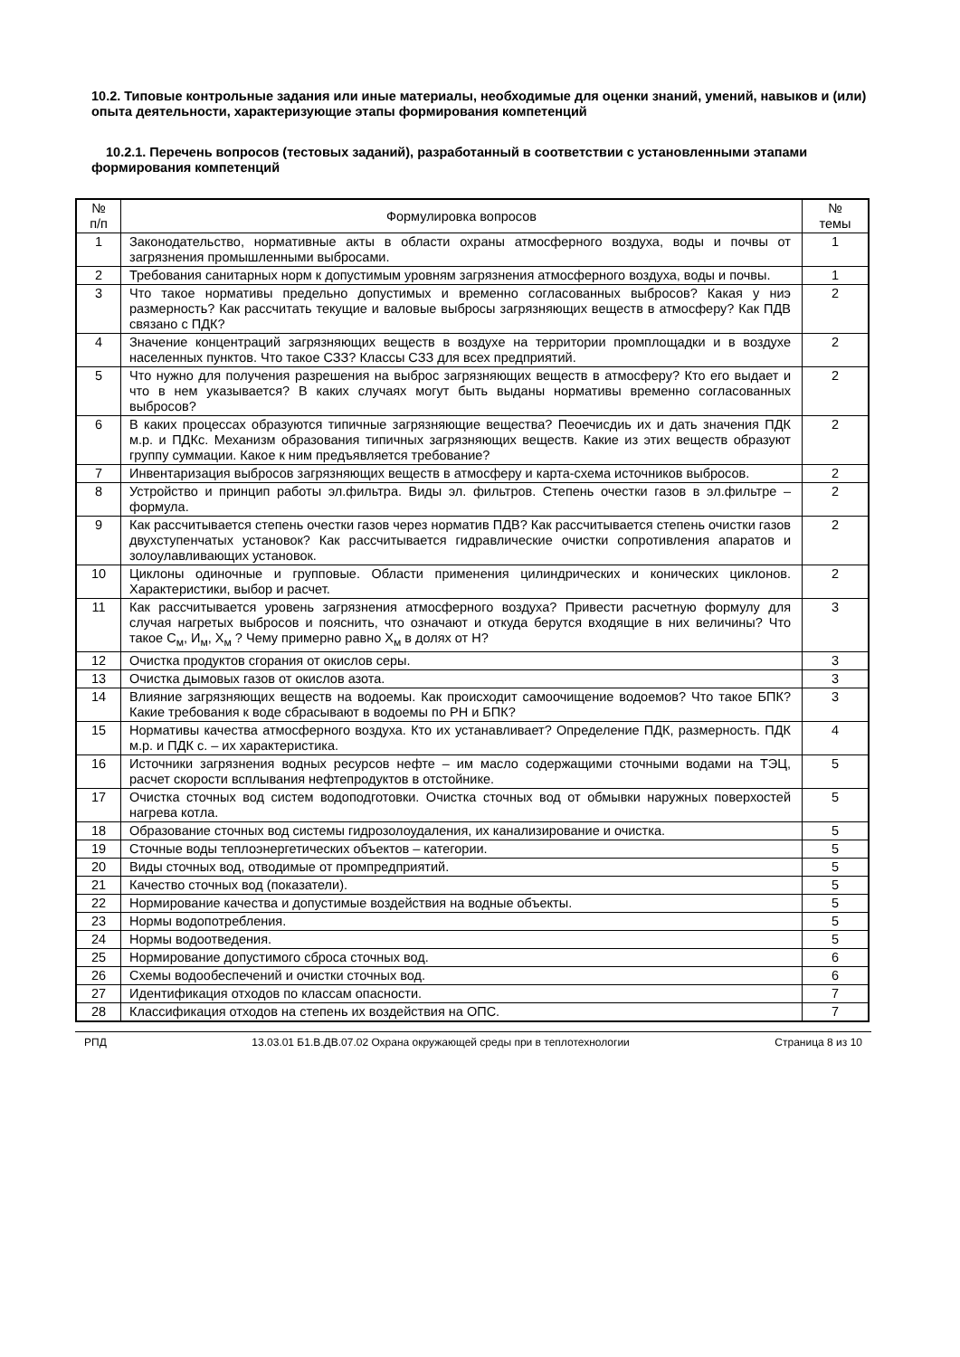10.2. Типовые контрольные задания или иные материалы, необходимые для оценки знаний, умений, навыков и (или) опыта деятельности, характеризующие этапы формирования компетенций
10.2.1. Перечень вопросов (тестовых заданий), разработанный в соответствии с установленными этапами формирования компетенций
| № п/п | Формулировка вопросов | № темы |
| --- | --- | --- |
| 1 | Законодательство, нормативные акты в области охраны атмосферного воздуха, воды и почвы от загрязнения промышленными выбросами. | 1 |
| 2 | Требования санитарных норм к допустимым уровням загрязнения атмосферного воздуха, воды и почвы. | 1 |
| 3 | Что такое нормативы предельно допустимых и временно согласованных выбросов? Какая у ниэ размерность? Как рассчитать текущие и валовые выбросы загрязняющих веществ в атмосферу? Как ПДВ связано с ПДК? | 2 |
| 4 | Значение концентраций загрязняющих веществ в воздухе на территории промплощадки и в воздухе населенных пунктов. Что такое СЗЗ? Классы СЗЗ для всех предприятий. | 2 |
| 5 | Что нужно для получения разрешения на выброс загрязняющих веществ в атмосферу? Кто его выдает и что в нем указывается? В каких случаях могут быть выданы нормативы временно согласованных выбросов? | 2 |
| 6 | В каких процессах образуются типичные загрязняющие вещества? Пеоечисдиь их и дать значения ПДК м.р. и ПДКс. Механизм образования типичных загрязняющих веществ. Какие из этих веществ образуют группу суммации. Какое к ним предъявляется требование? | 2 |
| 7 | Инвентаризация выбросов загрязняющих веществ в атмосферу и карта-схема источников выбросов. | 2 |
| 8 | Устройство и принцип работы эл.фильтра. Виды эл. фильтров. Степень очестки газов в эл.фильтре – формула. | 2 |
| 9 | Как рассчитывается степень очестки газов через норматив ПДВ? Как рассчитывается степень очистки газов двухступенчатых установок? Как рассчитывается гидравлические очистки сопротивления апаратов и золоулавливающих установок. | 2 |
| 10 | Циклоны одиночные и групповые. Области применения цилиндрических и конических циклонов. Характеристики, выбор и расчет. | 2 |
| 11 | Как рассчитывается уровень загрязнения атмосферного воздуха? Привести расчетную формулу для случая нагретых выбросов и пояснить, что означают и откуда берутся входящие в них величины? Что такое С<sub>м</sub>, И<sub>м</sub>, Х<sub>м</sub> ? Чему примерно равно Х<sub>м</sub> в долях от Н? | 3 |
| 12 | Очистка продуктов сгорания от окислов серы. | 3 |
| 13 | Очистка дымовых газов от окислов азота. | 3 |
| 14 | Влияние загрязняющих веществ на водоемы. Как происходит самоочищение водоемов? Что такое БПК? Какие требования к воде сбрасывают в водоемы по РН и БПК? | 3 |
| 15 | Нормативы качества атмосферного воздуха. Кто их устанавливает? Определение ПДК, размерность. ПДК м.р. и ПДК с. – их характеристика. | 4 |
| 16 | Источники загрязнения водных ресурсов нефте – им масло содержащими сточными водами на ТЭЦ, расчет скорости всплывания нефтепродуктов в отстойнике. | 5 |
| 17 | Очистка сточных вод систем водоподготовки. Очистка сточных вод от обмывки наружных поверхостей нагрева котла. | 5 |
| 18 | Образование сточных вод системы гидрозолоудаления, их канализирование и очистка. | 5 |
| 19 | Сточные воды теплоэнергетических объектов – категории. | 5 |
| 20 | Виды сточных вод, отводимые от промпредприятий. | 5 |
| 21 | Качество сточных вод (показатели). | 5 |
| 22 | Нормирование качества и допустимые воздействия на водные объекты. | 5 |
| 23 | Нормы водопотребления. | 5 |
| 24 | Нормы водоотведения. | 5 |
| 25 | Нормирование допустимого сброса сточных вод. | 6 |
| 26 | Схемы водообеспечений и очистки сточных вод. | 6 |
| 27 | Идентификация отходов по классам опасности. | 7 |
| 28 | Классификация отходов на степень их воздействия на ОПС. | 7 |
РПД 13.03.01 Б1.В.ДВ.07.02 Охрана окружающей среды при в теплотехнологии Страница 8 из 10